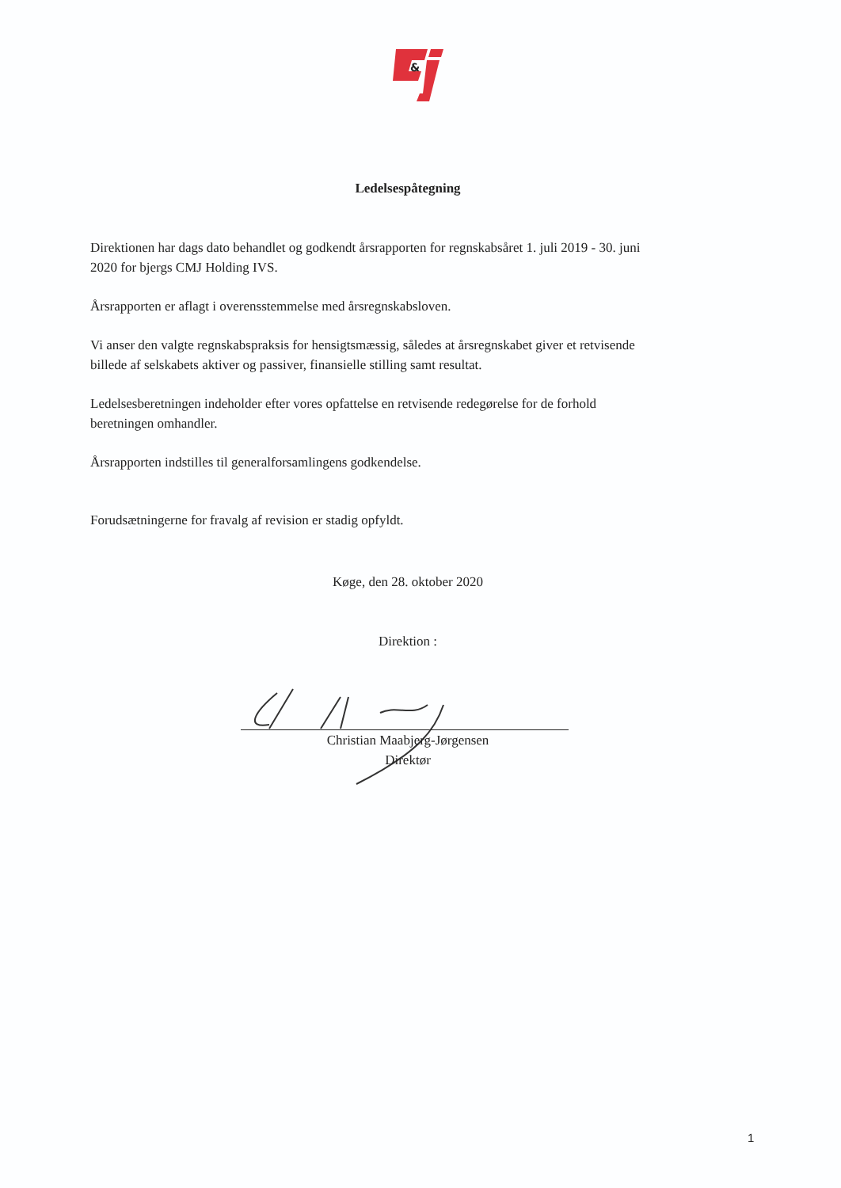&
Ledelsespåtegning
Direktionen har dags dato behandlet og godkendt årsrapporten for regnskabsåret 1. juli 2019 - 30. juni 2020 for bjergs CMJ Holding IVS.
Årsrapporten er aflagt i overensstemmelse med årsregnskabsloven.
Vi anser den valgte regnskabspraksis for hensigtsmæssig, således at årsregnskabet giver et retvisende billede af selskabets aktiver og passiver, finansielle stilling samt resultat.
Ledelsesberetningen indeholder efter vores opfattelse en retvisende redegørelse for de forhold beretningen omhandler.
Årsrapporten indstilles til generalforsamlingens godkendelse.
Forudsætningerne for fravalg af revision er stadig opfyldt.
Køge, den 28. oktober 2020
Direktion :
Christian Maabjerg-Jørgensen
Direktør
1